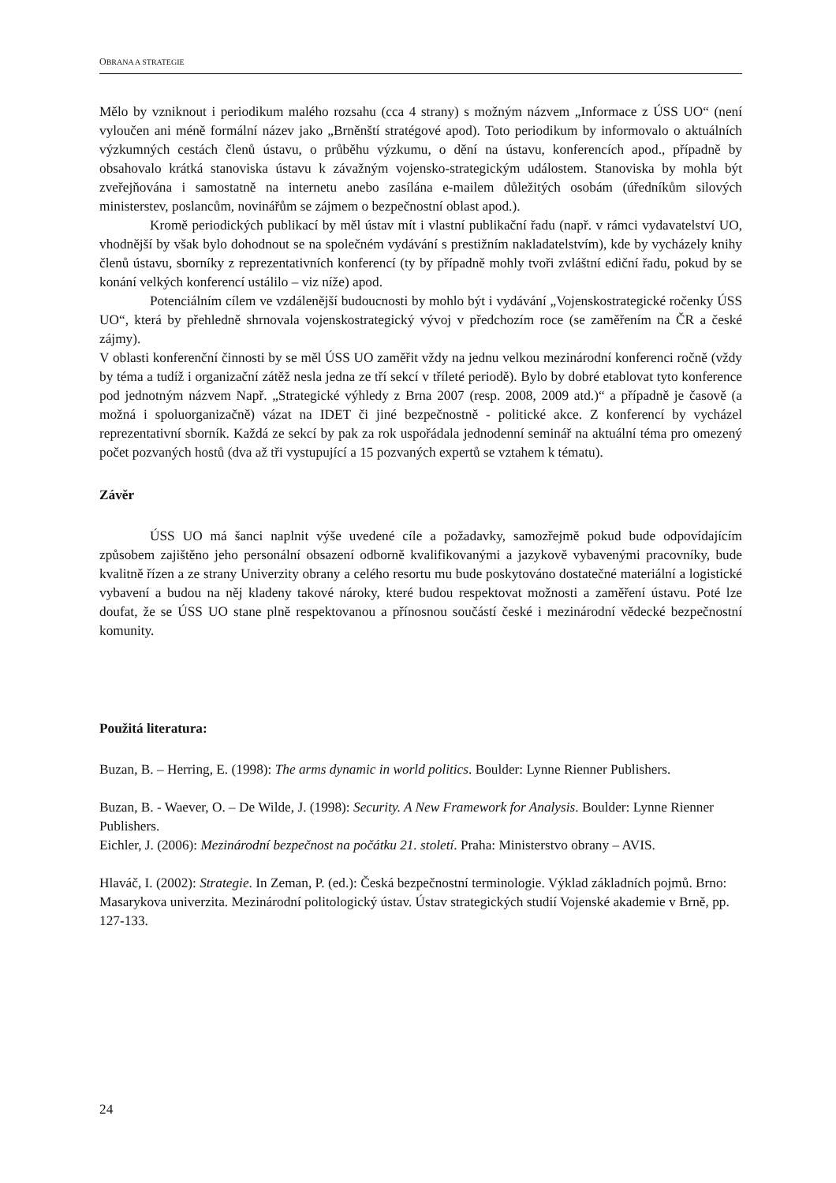OBRANA A STRATEGIE
Mělo by vzniknout i periodikum malého rozsahu (cca 4 strany) s možným názvem „Informace z ÚSS UO“ (není vyloučen ani méně formální název jako „Brněnští stratégové apod). Toto periodikum by informovalo o aktuálních výzkumných cestách členů ústavu, o průběhu výzkumu, o dění na ústavu, konferencích apod., případně by obsahovalo krátká stanoviska ústavu k závažným vojensko-strategickým událostem. Stanoviska by mohla být zveřejňována i samostatně na internetu anebo zasílána e-mailem důležitých osobám (úředníkům silových ministerstev, poslancům, novinářům se zájmem o bezpečnostní oblast apod.).
Kromě periodických publikací by měl ústav mít i vlastní publikační řadu (např. v rámci vydavatelství UO, vhodnější by však bylo dohodnout se na společném vydávání s prestižním nakladatelstvím), kde by vycházely knihy členů ústavu, sborníky z reprezentativních konferencí (ty by případně mohly tvoři zvláštní ediční řadu, pokud by se konání velkých konferencí ustálilo – viz níže) apod.
Potenciálním cílem ve vzdálenější budoucnosti by mohlo být i vydávání „Vojenskostrategické ročenky ÚSS UO“, která by přehledně shrnovala vojenskostrategický vývoj v předchozím roce (se zaměřením na ČR a české zájmy).
V oblasti konferenční činnosti by se měl ÚSS UO zaměřit vždy na jednu velkou mezinárodní konferenci ročně (vždy by téma a tudíž i organizační zátěž nesla jedna ze tří sekcí v tříleté periodě). Bylo by dobré etablovat tyto konference pod jednotným názvem Např. „Strategické výhledy z Brna 2007 (resp. 2008, 2009 atd.)“ a případně je časově (a možná i spoluorganizačně) vázat na IDET či jiné bezpečnostně - politické akce. Z konferencí by vycházel reprezentativní sborník. Každá ze sekcí by pak za rok uspořádala jednodenní seminář na aktuální téma pro omezený počet pozvaných hostů (dva až tři vystupující a 15 pozvaných expertů se vztahem k tématu).
Závěr
ÚSS UO má šanci naplnit výše uvedené cíle a požadavky, samozřejmě pokud bude odpovídajícím způsobem zajištěno jeho personální obsazení odborně kvalifikovanými a jazykově vybavenými pracovníky, bude kvalitně řízen a ze strany Univerzity obrany a celého resortu mu bude poskytováno dostatečné materiální a logistické vybavení a budou na něj kladeny takové nároky, které budou respektovat možnosti a zaměření ústavu. Poté lze doufat, že se ÚSS UO stane plně respektovanou a přínosnou součástí české i mezinárodní vědecké bezpečnostní komunity.
Použitá literatura:
Buzan, B. – Herring, E. (1998): The arms dynamic in world politics. Boulder: Lynne Rienner Publishers.
Buzan, B. - Waever, O. – De Wilde, J. (1998): Security. A New Framework for Analysis. Boulder: Lynne Rienner Publishers.
Eichler, J. (2006): Mezinárodní bezpečnost na počátku 21. století. Praha: Ministerstvo obrany – AVIS.
Hlaváč, I. (2002): Strategie. In Zeman, P. (ed.): Česká bezpečnostní terminologie. Výklad základních pojmů. Brno: Masarykova univerzita. Mezinárodní politologický ústav. Ústav strategických studií Vojenské akademie v Brně, pp. 127-133.
24